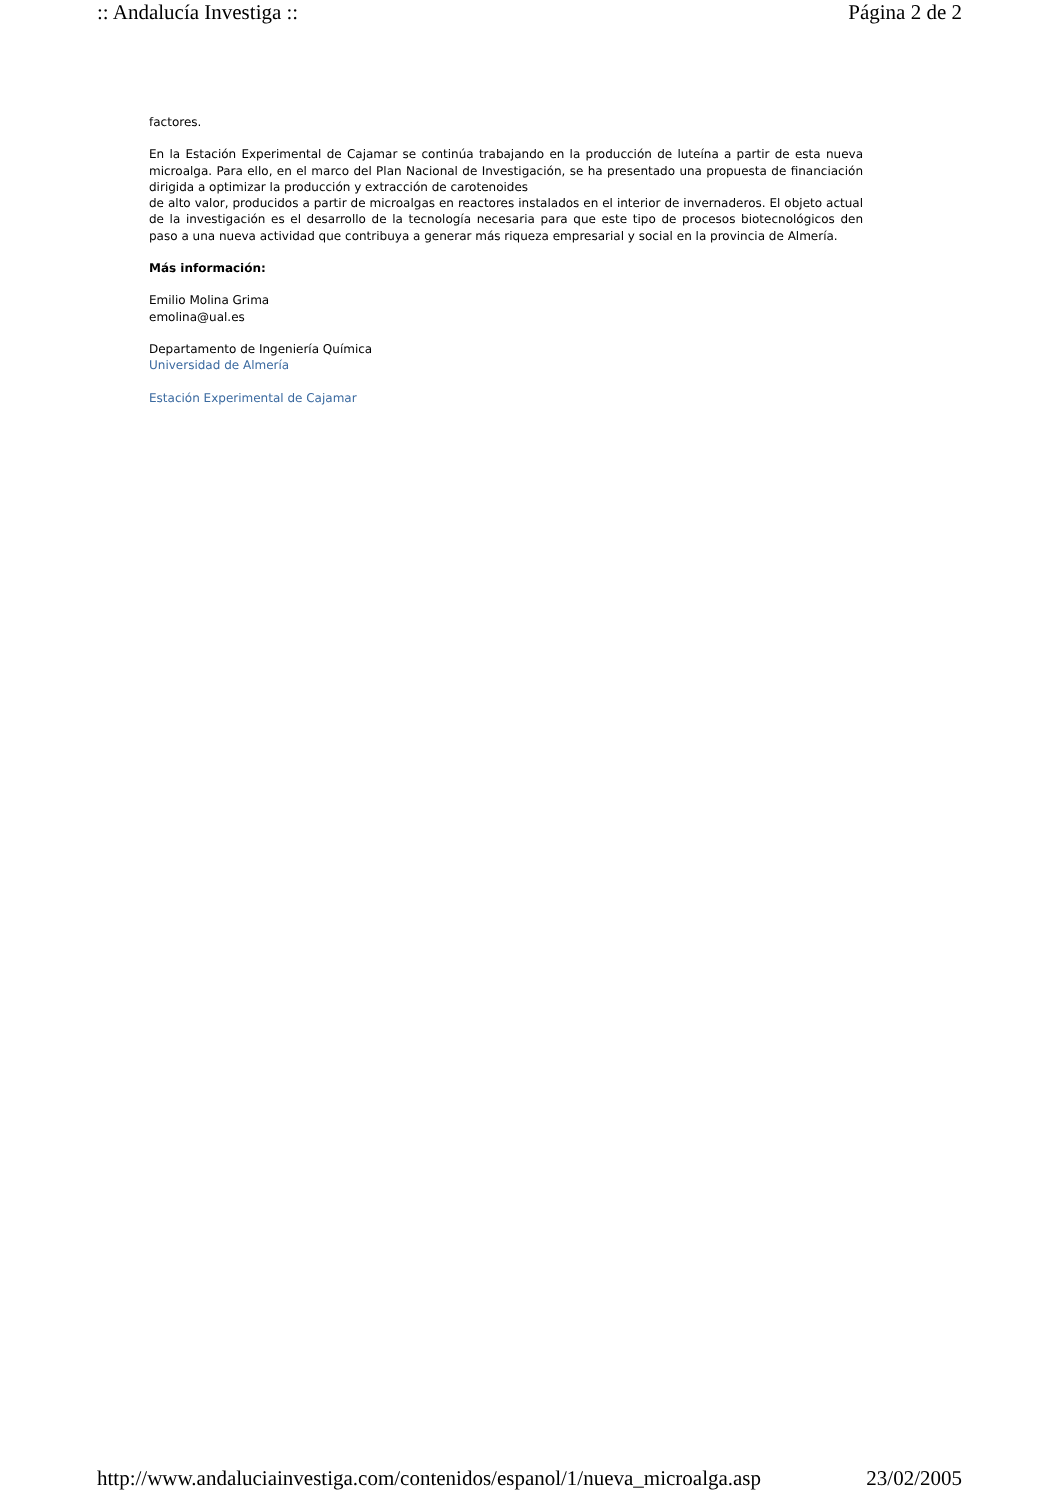:: Andalucía Investiga :: Página 2 de 2
factores.
En la Estación Experimental de Cajamar se continúa trabajando en la producción de luteína a partir de esta nueva microalga. Para ello, en el marco del Plan Nacional de Investigación, se ha presentado una propuesta de financiación dirigida a optimizar la producción y extracción de carotenoides
de alto valor, producidos a partir de microalgas en reactores instalados en el interior de invernaderos. El objeto actual de la investigación es el desarrollo de la tecnología necesaria para que este tipo de procesos biotecnológicos den paso a una nueva actividad que contribuya a generar más riqueza empresarial y social en la provincia de Almería.
Más información:
Emilio Molina Grima
emolina@ual.es
Departamento de Ingeniería Química
Universidad de Almería
Estación Experimental de Cajamar
http://www.andaluciainvestiga.com/contenidos/espanol/1/nueva_microalga.asp 23/02/2005